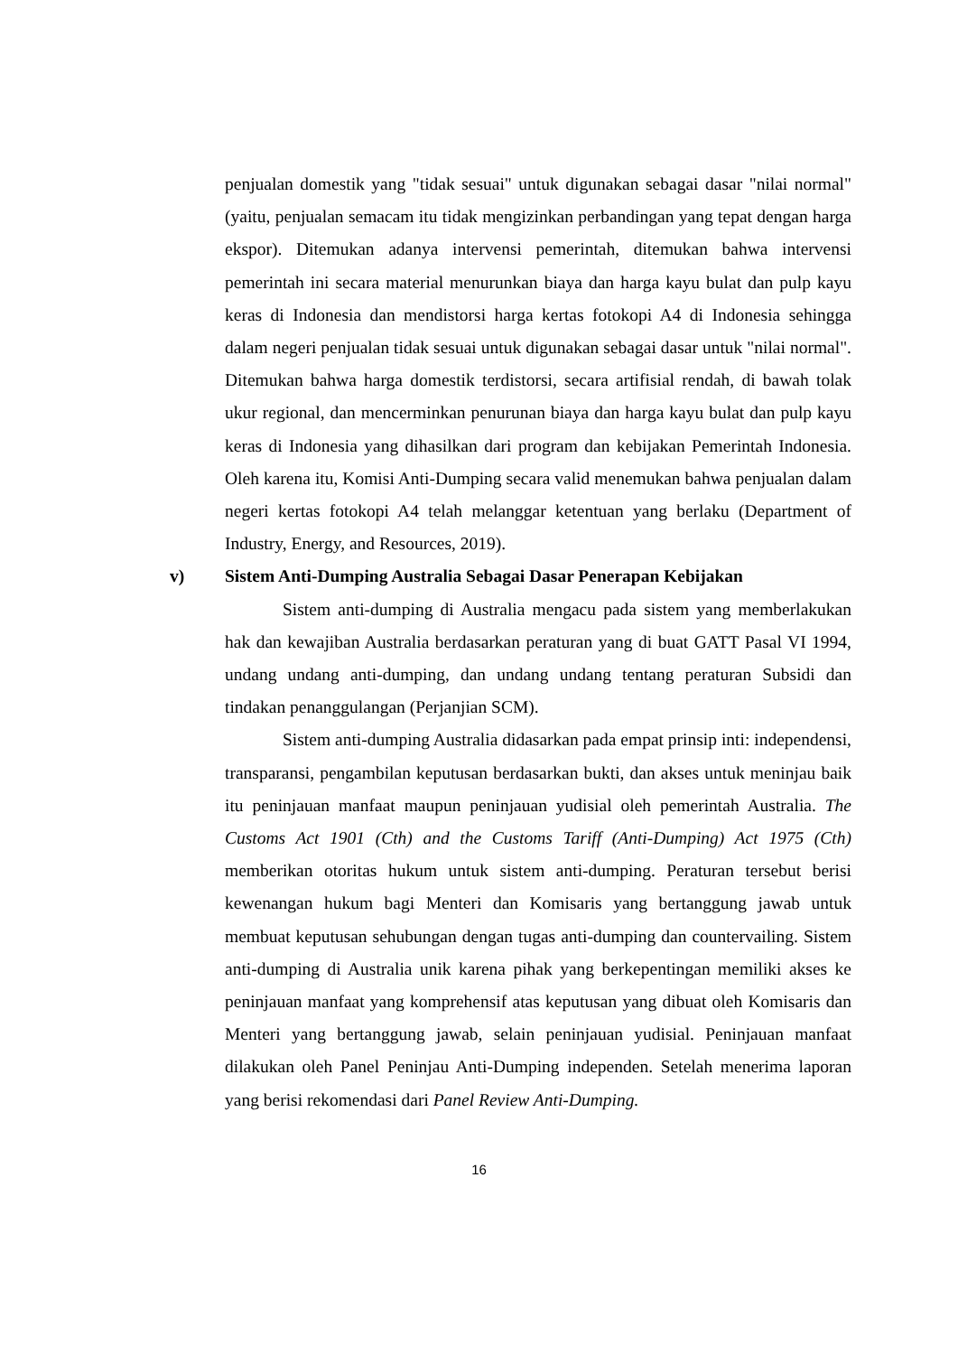penjualan domestik yang "tidak sesuai" untuk digunakan sebagai dasar "nilai normal" (yaitu, penjualan semacam itu tidak mengizinkan perbandingan yang tepat dengan harga ekspor). Ditemukan adanya intervensi pemerintah, ditemukan bahwa intervensi pemerintah ini secara material menurunkan biaya dan harga kayu bulat dan pulp kayu keras di Indonesia dan mendistorsi harga kertas fotokopi A4 di Indonesia sehingga dalam negeri penjualan tidak sesuai untuk digunakan sebagai dasar untuk "nilai normal". Ditemukan bahwa harga domestik terdistorsi, secara artifisial rendah, di bawah tolak ukur regional, dan mencerminkan penurunan biaya dan harga kayu bulat dan pulp kayu keras di Indonesia yang dihasilkan dari program dan kebijakan Pemerintah Indonesia. Oleh karena itu, Komisi Anti-Dumping secara valid menemukan bahwa penjualan dalam negeri kertas fotokopi A4 telah melanggar ketentuan yang berlaku (Department of Industry, Energy, and Resources, 2019).
v) Sistem Anti-Dumping Australia Sebagai Dasar Penerapan Kebijakan
Sistem anti-dumping di Australia mengacu pada sistem yang memberlakukan hak dan kewajiban Australia berdasarkan peraturan yang di buat GATT Pasal VI 1994, undang undang anti-dumping, dan undang undang tentang peraturan Subsidi dan tindakan penanggulangan (Perjanjian SCM).
Sistem anti-dumping Australia didasarkan pada empat prinsip inti: independensi, transparansi, pengambilan keputusan berdasarkan bukti, dan akses untuk meninjau baik itu peninjauan manfaat maupun peninjauan yudisial oleh pemerintah Australia. The Customs Act 1901 (Cth) and the Customs Tariff (Anti-Dumping) Act 1975 (Cth) memberikan otoritas hukum untuk sistem anti-dumping. Peraturan tersebut berisi kewenangan hukum bagi Menteri dan Komisaris yang bertanggung jawab untuk membuat keputusan sehubungan dengan tugas anti-dumping dan countervailing. Sistem anti-dumping di Australia unik karena pihak yang berkepentingan memiliki akses ke peninjauan manfaat yang komprehensif atas keputusan yang dibuat oleh Komisaris dan Menteri yang bertanggung jawab, selain peninjauan yudisial. Peninjauan manfaat dilakukan oleh Panel Peninjau Anti-Dumping independen. Setelah menerima laporan yang berisi rekomendasi dari Panel Review Anti-Dumping.
16